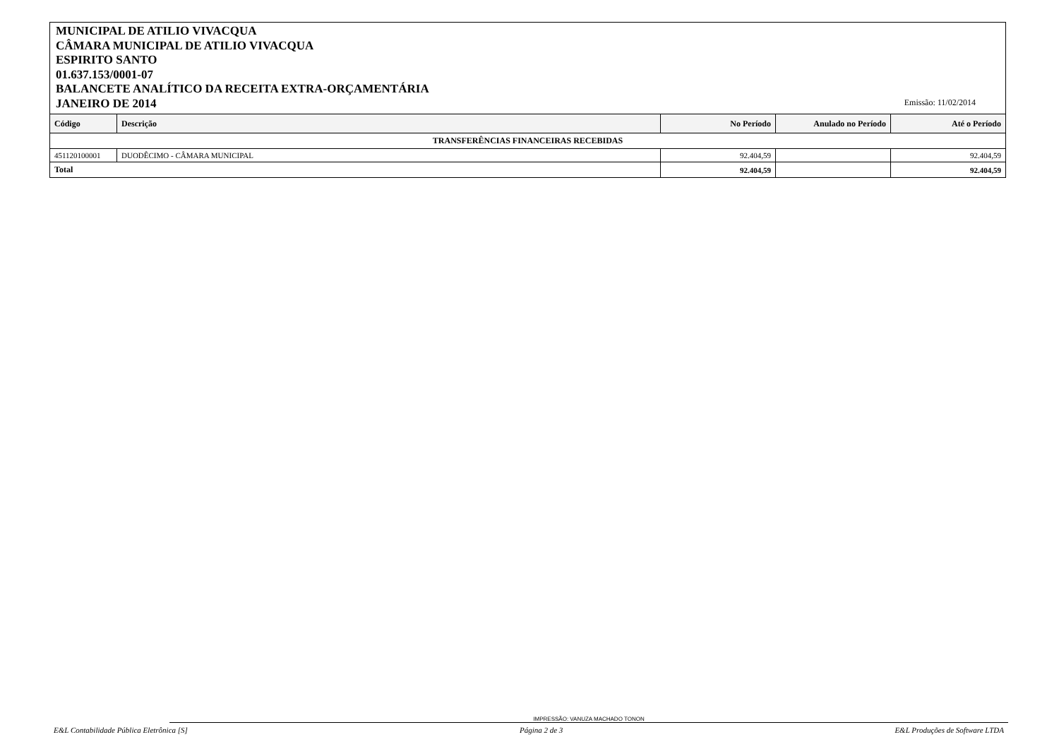MUNICIPAL DE ATILIO VIVACQUA
CÂMARA MUNICIPAL DE ATILIO VIVACQUA
ESPIRITO SANTO
01.637.153/0001-07
BALANCETE ANALÍTICO DA RECEITA EXTRA-ORÇAMENTÁRIA
JANEIRO DE 2014
Emissão: 11/02/2014
| Código | Descrição | No Período | Anulado no Período | Até o Período |
| --- | --- | --- | --- | --- |
| TRANSFERÊNCIAS FINANCEIRAS RECEBIDAS | | | | |
| 451120100001 | DUODÊCIMO - CÂMARA MUNICIPAL | 92.404,59 | | 92.404,59 |
| Total | | 92.404,59 | | 92.404,59 |
IMPRESSÃO: VANUZA MACHADO TONON
E&L Contabilidade Pública Eletrônica [S] Página 2 de 3 E&L Produções de Software LTDA